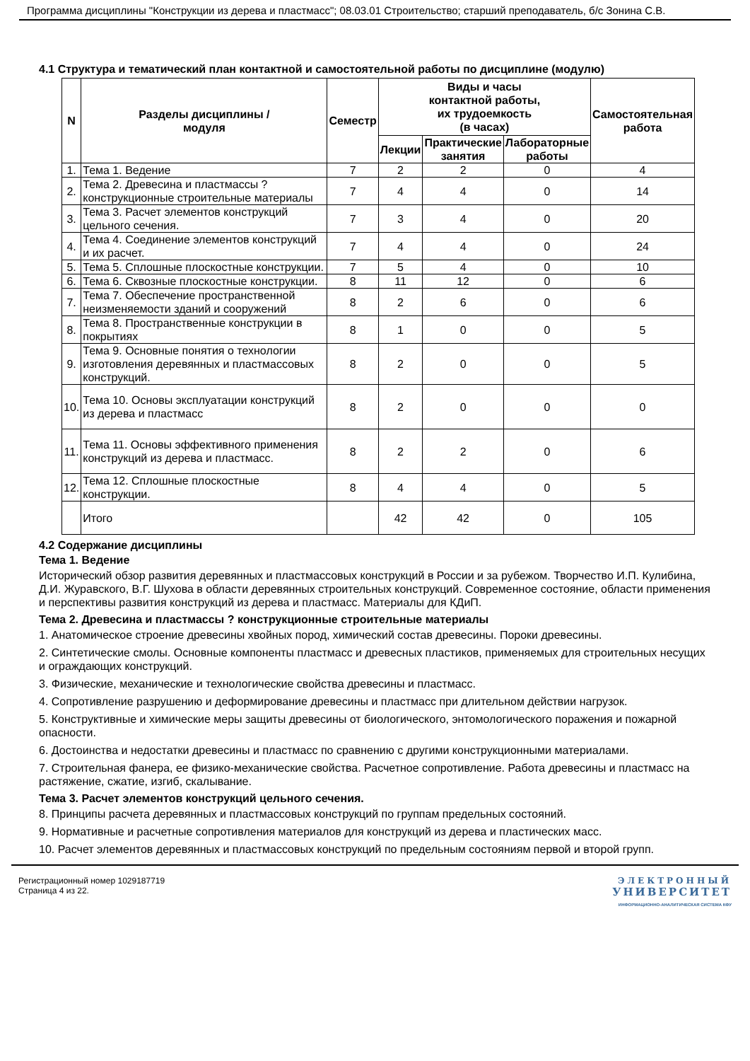Программа дисциплины "Конструкции из дерева и пластмасс"; 08.03.01 Строительство; старший преподаватель, б/с Зонина С.В.
4.1 Структура и тематический план контактной и самостоятельной работы по дисциплине (модулю)
| N | Разделы дисциплины / модуля | Семестр | Виды и часы контактной работы, их трудоемкость (в часах) | | | Самостоятельная работа |
| --- | --- | --- | --- | --- | --- | --- |
| | | | Лекции | Практические занятия | Лабораторные работы | |
| 1. | Тема 1. Ведение | 7 | 2 | 2 | 0 | 4 |
| 2. | Тема 2. Древесина и пластмассы ? конструкционные строительные материалы | 7 | 4 | 4 | 0 | 14 |
| 3. | Тема 3. Расчет элементов конструкций цельного сечения. | 7 | 3 | 4 | 0 | 20 |
| 4. | Тема 4. Соединение элементов конструкций и их расчет. | 7 | 4 | 4 | 0 | 24 |
| 5. | Тема 5. Сплошные плоскостные конструкции. | 7 | 5 | 4 | 0 | 10 |
| 6. | Тема 6. Сквозные плоскостные конструкции. | 8 | 11 | 12 | 0 | 6 |
| 7. | Тема 7. Обеспечение пространственной неизменяемости зданий и сооружений | 8 | 2 | 6 | 0 | 6 |
| 8. | Тема 8. Пространственные конструкции в покрытиях | 8 | 1 | 0 | 0 | 5 |
| 9. | Тема 9. Основные понятия о технологии изготовления деревянных и пластмассовых конструкций. | 8 | 2 | 0 | 0 | 5 |
| 10. | Тема 10. Основы эксплуатации конструкций из дерева и пластмасс | 8 | 2 | 0 | 0 | 0 |
| 11. | Тема 11. Основы эффективного применения конструкций из дерева и пластмасс. | 8 | 2 | 2 | 0 | 6 |
| 12. | Тема 12. Сплошные плоскостные конструкции. | 8 | 4 | 4 | 0 | 5 |
| | Итого | | 42 | 42 | 0 | 105 |
4.2 Содержание дисциплины
Тема 1. Ведение
Исторический обзор развития деревянных и пластмассовых конструкций в России и за рубежом. Творчество И.П. Кулибина, Д.И. Журавского, В.Г. Шухова в области деревянных строительных конструкций. Современное состояние, области применения и перспективы развития конструкций из дерева и пластмасс. Материалы для КДиП.
Тема 2. Древесина и пластмассы ? конструкционные строительные материалы
1. Анатомическое строение древесины хвойных пород, химический состав древесины. Пороки древесины.
2. Синтетические смолы. Основные компоненты пластмасс и древесных пластиков, применяемых для строительных несущих и ограждающих конструкций.
3. Физические, механические и технологические свойства древесины и пластмасс.
4. Сопротивление разрушению и деформирование древесины и пластмасс при длительном действии нагрузок.
5. Конструктивные и химические меры защиты древесины от биологического, энтомологического поражения и пожарной опасности.
6. Достоинства и недостатки древесины и пластмасс по сравнению с другими конструкционными материалами.
7. Строительная фанера, ее физико-механические свойства. Расчетное сопротивление. Работа древесины и пластмасс на растяжение, сжатие, изгиб, скалывание.
Тема 3. Расчет элементов конструкций цельного сечения.
8. Принципы расчета деревянных и пластмассовых конструкций по группам предельных состояний.
9. Нормативные и расчетные сопротивления материалов для конструкций из дерева и пластических масс.
10. Расчет элементов деревянных и пластмассовых конструкций по предельным состояниям первой и второй групп.
Регистрационный номер 1029187719
Страница 4 из 22.
ЭЛЕКТРОННЫЙ
УНИВЕРСИТЕТ
ИНФОРМАЦИОННО-АНАЛИТИЧЕСКАЯ СИСТЕМА КФУ